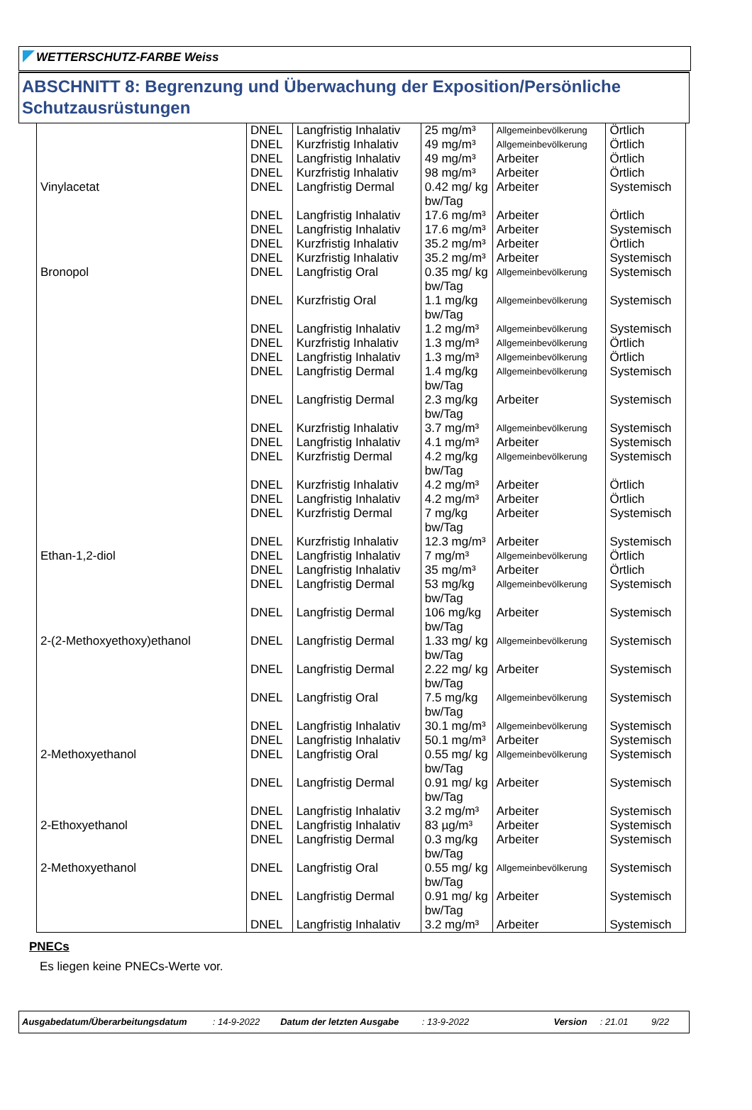WETTERSCHUTZ-FARBE Weiss
ABSCHNITT 8: Begrenzung und Überwachung der Exposition/Persönliche Schutzausrüstungen
| | DNEL | Langfristig Inhalativ | 25 mg/m³ | Allgemeinbevölkerung | Örtlich |
| | DNEL | Kurzfristig Inhalativ | 49 mg/m³ | Allgemeinbevölkerung | Örtlich |
| | DNEL | Langfristig Inhalativ | 49 mg/m³ | Arbeiter | Örtlich |
| | DNEL | Kurzfristig Inhalativ | 98 mg/m³ | Arbeiter | Örtlich |
| Vinylacetat | DNEL | Langfristig Dermal | 0.42 mg/ kg bw/Tag | Arbeiter | Systemisch |
| | DNEL | Langfristig Inhalativ | 17.6 mg/m³ | Arbeiter | Örtlich |
| | DNEL | Langfristig Inhalativ | 17.6 mg/m³ | Arbeiter | Systemisch |
| | DNEL | Kurzfristig Inhalativ | 35.2 mg/m³ | Arbeiter | Örtlich |
| | DNEL | Kurzfristig Inhalativ | 35.2 mg/m³ | Arbeiter | Systemisch |
| Bronopol | DNEL | Langfristig Oral | 0.35 mg/ kg bw/Tag | Allgemeinbevölkerung | Systemisch |
| | DNEL | Kurzfristig Oral | 1.1 mg/kg bw/Tag | Allgemeinbevölkerung | Systemisch |
| | DNEL | Langfristig Inhalativ | 1.2 mg/m³ | Allgemeinbevölkerung | Systemisch |
| | DNEL | Kurzfristig Inhalativ | 1.3 mg/m³ | Allgemeinbevölkerung | Örtlich |
| | DNEL | Langfristig Inhalativ | 1.3 mg/m³ | Allgemeinbevölkerung | Örtlich |
| | DNEL | Langfristig Dermal | 1.4 mg/kg bw/Tag | Allgemeinbevölkerung | Systemisch |
| | DNEL | Langfristig Dermal | 2.3 mg/kg bw/Tag | Arbeiter | Systemisch |
| | DNEL | Kurzfristig Inhalativ | 3.7 mg/m³ | Allgemeinbevölkerung | Systemisch |
| | DNEL | Langfristig Inhalativ | 4.1 mg/m³ | Arbeiter | Systemisch |
| | DNEL | Kurzfristig Dermal | 4.2 mg/kg bw/Tag | Allgemeinbevölkerung | Systemisch |
| | DNEL | Kurzfristig Inhalativ | 4.2 mg/m³ | Arbeiter | Örtlich |
| | DNEL | Langfristig Inhalativ | 4.2 mg/m³ | Arbeiter | Örtlich |
| | DNEL | Kurzfristig Dermal | 7 mg/kg bw/Tag | Arbeiter | Systemisch |
| | DNEL | Kurzfristig Inhalativ | 12.3 mg/m³ | Arbeiter | Systemisch |
| Ethan-1,2-diol | DNEL | Langfristig Inhalativ | 7 mg/m³ | Allgemeinbevölkerung | Örtlich |
| | DNEL | Langfristig Inhalativ | 35 mg/m³ | Arbeiter | Örtlich |
| | DNEL | Langfristig Dermal | 53 mg/kg bw/Tag | Allgemeinbevölkerung | Systemisch |
| | DNEL | Langfristig Dermal | 106 mg/kg bw/Tag | Arbeiter | Systemisch |
| 2-(2-Methoxyethoxy)ethanol | DNEL | Langfristig Dermal | 1.33 mg/ kg bw/Tag | Allgemeinbevölkerung | Systemisch |
| | DNEL | Langfristig Dermal | 2.22 mg/ kg bw/Tag | Arbeiter | Systemisch |
| | DNEL | Langfristig Oral | 7.5 mg/kg bw/Tag | Allgemeinbevölkerung | Systemisch |
| | DNEL | Langfristig Inhalativ | 30.1 mg/m³ | Allgemeinbevölkerung | Systemisch |
| | DNEL | Langfristig Inhalativ | 50.1 mg/m³ | Arbeiter | Systemisch |
| 2-Methoxyethanol | DNEL | Langfristig Oral | 0.55 mg/ kg bw/Tag | Allgemeinbevölkerung | Systemisch |
| | DNEL | Langfristig Dermal | 0.91 mg/ kg bw/Tag | Arbeiter | Systemisch |
| | DNEL | Langfristig Inhalativ | 3.2 mg/m³ | Arbeiter | Systemisch |
| 2-Ethoxyethanol | DNEL | Langfristig Inhalativ | 83 µg/m³ | Arbeiter | Systemisch |
| | DNEL | Langfristig Dermal | 0.3 mg/kg bw/Tag | Arbeiter | Systemisch |
| 2-Methoxyethanol | DNEL | Langfristig Oral | 0.55 mg/ kg bw/Tag | Allgemeinbevölkerung | Systemisch |
| | DNEL | Langfristig Dermal | 0.91 mg/ kg bw/Tag | Arbeiter | Systemisch |
| | DNEL | Langfristig Inhalativ | 3.2 mg/m³ | Arbeiter | Systemisch |
PNECs
Es liegen keine PNECs-Werte vor.
Ausgabedatum/Überarbeitungsdatum : 14-9-2022 Datum der letzten Ausgabe : 13-9-2022 Version : 21.01 9/22